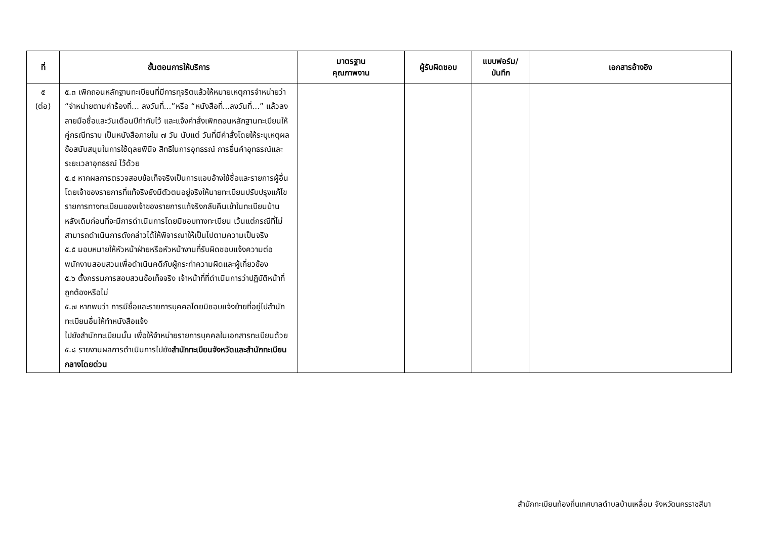| ที่ | ขั้นตอนการให้บริการ | มาตรฐาน คุณภาพงาน | ผู้รับผิดชอบ | แบบฟอร์ม/ บันทึก | เอกสารอ้างอิง |
| --- | --- | --- | --- | --- | --- |
| ๕ (ต่อ) | ๕.๓ เพิกถอนหลักฐานทะเบียนที่มีการทุจริตแล้วให้หมายเหตุการจำหน่ายว่า “จำหน่ายตามคำร้องที่... ลงวันที่...”หรือ “หนังสือที่...ลงวันที่...” แล้วลงลายมือชื่อและวันเดือนปีกำกับไว้ และแจ้งคำสั่งเพิกถอนหลักฐานทะเบียนให้คู่กรณีทราบ เป็นหนังสือภายใน ๗ วัน นับแต่ วันที่มีคำสั่งโดยให้ระบุเหตุผลข้อสนับสนุนในการใช้ดุลยพินิจ สิทธิในการอุทธรณ์ การยื่นคำอุทธรณ์และระยะเวลาอุทธรณ์ ไว้ด้วย ๕.๔ หากผลการตรวจสอบข้อเท็จจริงเป็นการแอบอ้างใช้ชื่อและรายการผู้อื่นโดยเจ้าของรายการที่แท้จริงยังมีตัวตนอยู่จริงให้นายทะเบียนปรับปรุงแก้ไขรายการทางทะเบียนของเจ้าของรายการแท้จริงกลับคืนเข้าในทะเบียนบ้านหลังเดิมก่อนที่จะมีการดำเนินการโดยมิชอบทางทะเบียน เว้นแต่กรณีที่ไม่สามารถดำเนินการดังกล่าวได้ให้พิจารณาให้เป็นไปตามความเป็นจริง ๕.๕ มอบหมายให้หัวหน้าฝ่ายหรือหัวหน้างานที่รับผิดชอบแจ้งความต่อพนักงานสอบสวนเพื่อดำเนินคดีกับผู้กระทำความผิดและผู้เกี่ยวข้อง ๕.๖ ตั้งกรรมการสอบสวนข้อเท็จจริง เจ้าหน้าที่ที่ดำเนินการว่าปฏิบัติหน้าที่ถูกต้องหรือไม่ ๕.๗ หากพบว่า การมีชื่อและรายการบุคคลโดยมิชอบแจ้งย้ายที่อยู่ไปสำนักทะเบียนอื่นให้ทำหนังสือแจ้ง ไปยังสำนักทะเบียนนั้น เพื่อให้จำหน่ายรายการบุคคลในเอกสารทะเบียนด้วย ๕.๘ รายงานผลการดำเนินการไปยัง สำนักทะเบียนจังหวัดและสำนักทะเบียนกลางโดยด่วน | | | | |
สำนักทะเบียนท้องถิ่นเทศบาลตำบลบ้านเหลื่อม จังหวัดนครราชสีมา